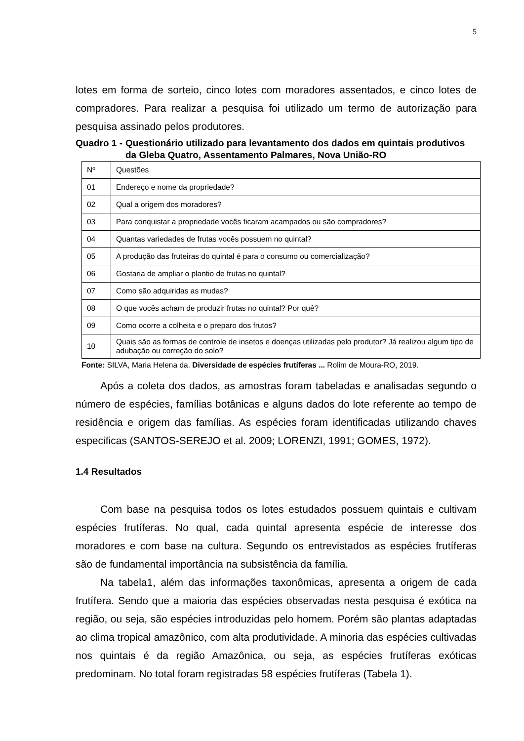5
lotes em forma de sorteio, cinco lotes com moradores assentados, e cinco lotes de compradores. Para realizar a pesquisa foi utilizado um termo de autorização para pesquisa assinado pelos produtores.
Quadro 1 - Questionário utilizado para levantamento dos dados em quintais produtivos da Gleba Quatro, Assentamento Palmares, Nova União-RO
| Nº | Questões |
| 01 | Endereço e nome da propriedade? |
| 02 | Qual a origem dos moradores? |
| 03 | Para conquistar a propriedade vocês ficaram acampados ou são compradores? |
| 04 | Quantas variedades de frutas vocês possuem no quintal? |
| 05 | A produção das fruteiras do quintal é para o consumo ou comercialização? |
| 06 | Gostaria de ampliar o plantio de frutas no quintal? |
| 07 | Como são adquiridas as mudas? |
| 08 | O que vocês acham de produzir frutas no quintal? Por quê? |
| 09 | Como ocorre a colheita e o preparo dos frutos? |
| 10 | Quais são as formas de controle de insetos e doenças utilizadas pelo produtor? Já realizou algum tipo de adubação ou correção do solo? |
Fonte: SILVA, Maria Helena da. Diversidade de espécies frutíferas ... Rolim de Moura-RO, 2019.
Após a coleta dos dados, as amostras foram tabeladas e analisadas segundo o número de espécies, famílias botânicas e alguns dados do lote referente ao tempo de residência e origem das famílias. As espécies foram identificadas utilizando chaves especificas (SANTOS-SEREJO et al. 2009; LORENZI, 1991; GOMES, 1972).
1.4 Resultados
Com base na pesquisa todos os lotes estudados possuem quintais e cultivam espécies frutíferas. No qual, cada quintal apresenta espécie de interesse dos moradores e com base na cultura. Segundo os entrevistados as espécies frutíferas são de fundamental importância na subsistência da família.
Na tabela1, além das informações taxonômicas, apresenta a origem de cada frutífera. Sendo que a maioria das espécies observadas nesta pesquisa é exótica na região, ou seja, são espécies introduzidas pelo homem. Porém são plantas adaptadas ao clima tropical amazônico, com alta produtividade. A minoria das espécies cultivadas nos quintais é da região Amazônica, ou seja, as espécies frutíferas exóticas predominam. No total foram registradas 58 espécies frutíferas (Tabela 1).